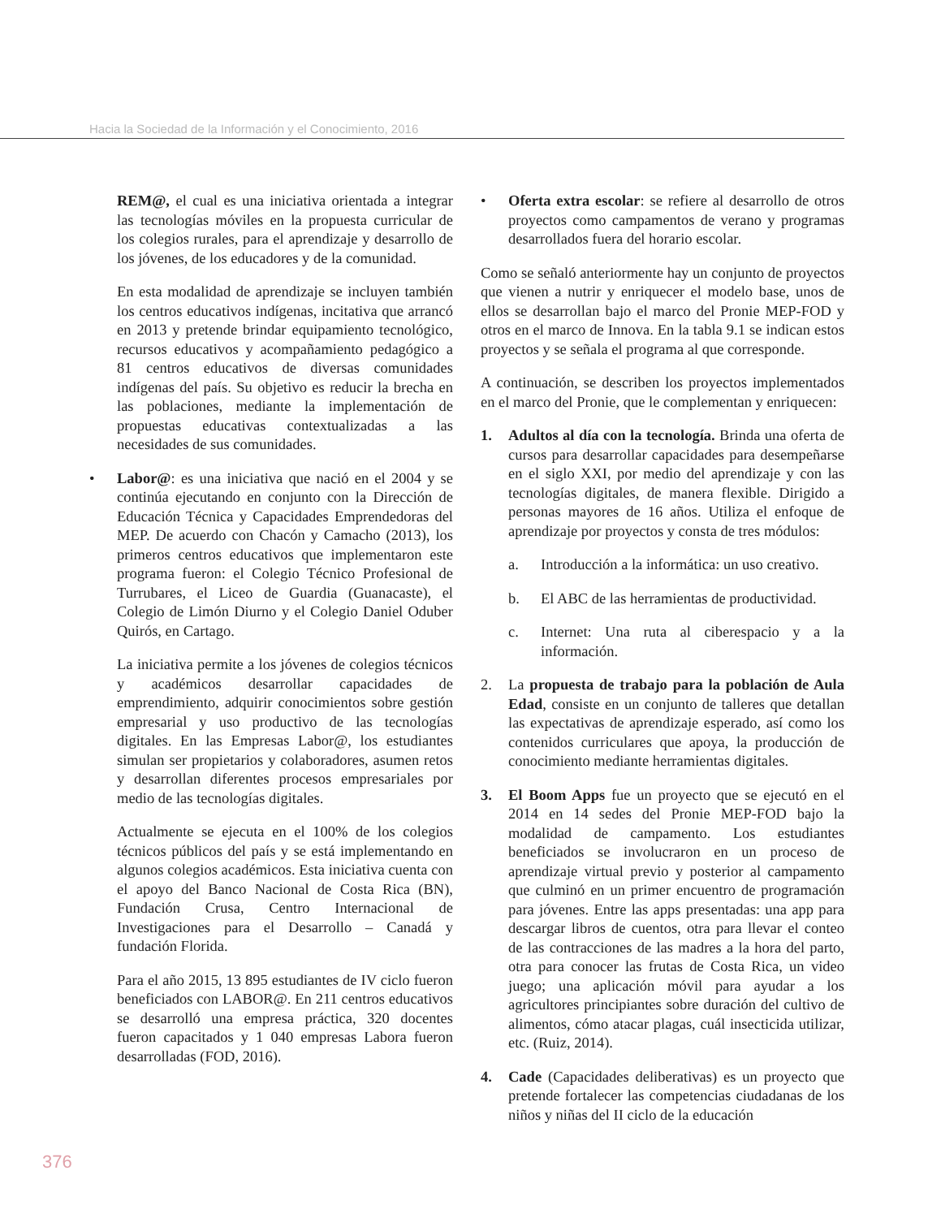Hacia la Sociedad de la Información y el Conocimiento, 2016
REM@, el cual es una iniciativa orientada a integrar las tecnologías móviles en la propuesta curricular de los colegios rurales, para el aprendizaje y desarrollo de los jóvenes, de los educadores y de la comunidad.
En esta modalidad de aprendizaje se incluyen también los centros educativos indígenas, incitativa que arrancó en 2013 y pretende brindar equipamiento tecnológico, recursos educativos y acompañamiento pedagógico a 81 centros educativos de diversas comunidades indígenas del país. Su objetivo es reducir la brecha en las poblaciones, mediante la implementación de propuestas educativas contextualizadas a las necesidades de sus comunidades.
• Labor@: es una iniciativa que nació en el 2004 y se continúa ejecutando en conjunto con la Dirección de Educación Técnica y Capacidades Emprendedoras del MEP. De acuerdo con Chacón y Camacho (2013), los primeros centros educativos que implementaron este programa fueron: el Colegio Técnico Profesional de Turrubares, el Liceo de Guardia (Guanacaste), el Colegio de Limón Diurno y el Colegio Daniel Oduber Quirós, en Cartago.
La iniciativa permite a los jóvenes de colegios técnicos y académicos desarrollar capacidades de emprendimiento, adquirir conocimientos sobre gestión empresarial y uso productivo de las tecnologías digitales. En las Empresas Labor@, los estudiantes simulan ser propietarios y colaboradores, asumen retos y desarrollan diferentes procesos empresariales por medio de las tecnologías digitales.
Actualmente se ejecuta en el 100% de los colegios técnicos públicos del país y se está implementando en algunos colegios académicos. Esta iniciativa cuenta con el apoyo del Banco Nacional de Costa Rica (BN), Fundación Crusa, Centro Internacional de Investigaciones para el Desarrollo – Canadá y fundación Florida.
Para el año 2015, 13 895 estudiantes de IV ciclo fueron beneficiados con LABOR@. En 211 centros educativos se desarrolló una empresa práctica, 320 docentes fueron capacitados y 1 040 empresas Labora fueron desarrolladas (FOD, 2016).
• Oferta extra escolar: se refiere al desarrollo de otros proyectos como campamentos de verano y programas desarrollados fuera del horario escolar.
Como se señaló anteriormente hay un conjunto de proyectos que vienen a nutrir y enriquecer el modelo base, unos de ellos se desarrollan bajo el marco del Pronie MEP-FOD y otros en el marco de Innova. En la tabla 9.1 se indican estos proyectos y se señala el programa al que corresponde.
A continuación, se describen los proyectos implementados en el marco del Pronie, que le complementan y enriquecen:
1. Adultos al día con la tecnología. Brinda una oferta de cursos para desarrollar capacidades para desempeñarse en el siglo XXI, por medio del aprendizaje y con las tecnologías digitales, de manera flexible. Dirigido a personas mayores de 16 años. Utiliza el enfoque de aprendizaje por proyectos y consta de tres módulos:
a. Introducción a la informática: un uso creativo.
b. El ABC de las herramientas de productividad.
c. Internet: Una ruta al ciberespacio y a la información.
2. La propuesta de trabajo para la población de Aula Edad, consiste en un conjunto de talleres que detallan las expectativas de aprendizaje esperado, así como los contenidos curriculares que apoya, la producción de conocimiento mediante herramientas digitales.
3. El Boom Apps fue un proyecto que se ejecutó en el 2014 en 14 sedes del Pronie MEP-FOD bajo la modalidad de campamento. Los estudiantes beneficiados se involucraron en un proceso de aprendizaje virtual previo y posterior al campamento que culminó en un primer encuentro de programación para jóvenes. Entre las apps presentadas: una app para descargar libros de cuentos, otra para llevar el conteo de las contracciones de las madres a la hora del parto, otra para conocer las frutas de Costa Rica, un video juego; una aplicación móvil para ayudar a los agricultores principiantes sobre duración del cultivo de alimentos, cómo atacar plagas, cuál insecticida utilizar, etc. (Ruiz, 2014).
4. Cade (Capacidades deliberativas) es un proyecto que pretende fortalecer las competencias ciudadanas de los niños y niñas del II ciclo de la educación
376